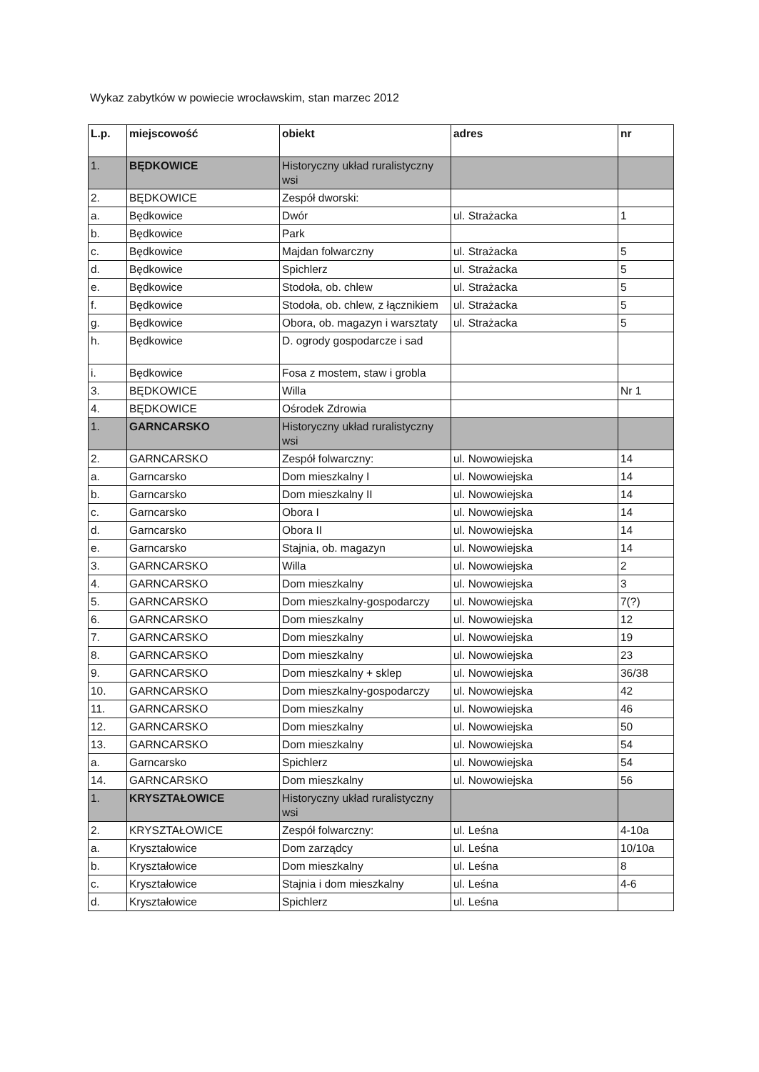Wykaz zabytków w powiecie wrocławskim, stan marzec 2012
| L.p. | miejscowość | obiekt | adres | nr |
| --- | --- | --- | --- | --- |
| 1. | BĘDKOWICE | Historyczny układ ruralistyczny wsi | | |
| 2. | BĘDKOWICE | Zespół dworski: | | |
| a. | Będkowice | Dwór | ul. Strażacka | 1 |
| b. | Będkowice | Park | | |
| c. | Będkowice | Majdan folwarczny | ul. Strażacka | 5 |
| d. | Będkowice | Spichlerz | ul. Strażacka | 5 |
| e. | Będkowice | Stodoła, ob. chlew | ul. Strażacka | 5 |
| f. | Będkowice | Stodoła, ob. chlew, z łącznikiem | ul. Strażacka | 5 |
| g. | Będkowice | Obora, ob. magazyn i warsztaty | ul. Strażacka | 5 |
| h. | Będkowice | D. ogrody gospodarcze i sad | | |
| i. | Będkowice | Fosa z mostem, staw i grobla | | |
| 3. | BĘDKOWICE | Willa | | Nr 1 |
| 4. | BĘDKOWICE | Ośrodek Zdrowia | | |
| 1. | GARNCARSKO | Historyczny układ ruralistyczny wsi | | |
| 2. | GARNCARSKO | Zespół folwarczny: | ul. Nowowiejska | 14 |
| a. | Garncarsko | Dom mieszkalny I | ul. Nowowiejska | 14 |
| b. | Garncarsko | Dom mieszkalny II | ul. Nowowiejska | 14 |
| c. | Garncarsko | Obora I | ul. Nowowiejska | 14 |
| d. | Garncarsko | Obora II | ul. Nowowiejska | 14 |
| e. | Garncarsko | Stajnia, ob. magazyn | ul. Nowowiejska | 14 |
| 3. | GARNCARSKO | Willa | ul. Nowowiejska | 2 |
| 4. | GARNCARSKO | Dom mieszkalny | ul. Nowowiejska | 3 |
| 5. | GARNCARSKO | Dom mieszkalny-gospodarczy | ul. Nowowiejska | 7(?) |
| 6. | GARNCARSKO | Dom mieszkalny | ul. Nowowiejska | 12 |
| 7. | GARNCARSKO | Dom mieszkalny | ul. Nowowiejska | 19 |
| 8. | GARNCARSKO | Dom mieszkalny | ul. Nowowiejska | 23 |
| 9. | GARNCARSKO | Dom mieszkalny + sklep | ul. Nowowiejska | 36/38 |
| 10. | GARNCARSKO | Dom mieszkalny-gospodarczy | ul. Nowowiejska | 42 |
| 11. | GARNCARSKO | Dom mieszkalny | ul. Nowowiejska | 46 |
| 12. | GARNCARSKO | Dom mieszkalny | ul. Nowowiejska | 50 |
| 13. | GARNCARSKO | Dom mieszkalny | ul. Nowowiejska | 54 |
| a. | Garncarsko | Spichlerz | ul. Nowowiejska | 54 |
| 14. | GARNCARSKO | Dom mieszkalny | ul. Nowowiejska | 56 |
| 1. | KRYSZTAŁOWICE | Historyczny układ ruralistyczny wsi | | |
| 2. | KRYSZTAŁOWICE | Zespół folwarczny: | ul. Leśna | 4-10a |
| a. | Kryształowice | Dom zarządcy | ul. Leśna | 10/10a |
| b. | Kryształowice | Dom mieszkalny | ul. Leśna | 8 |
| c. | Kryształowice | Stajnia i dom mieszkalny | ul. Leśna | 4-6 |
| d. | Kryształowice | Spichlerz | ul. Leśna | |